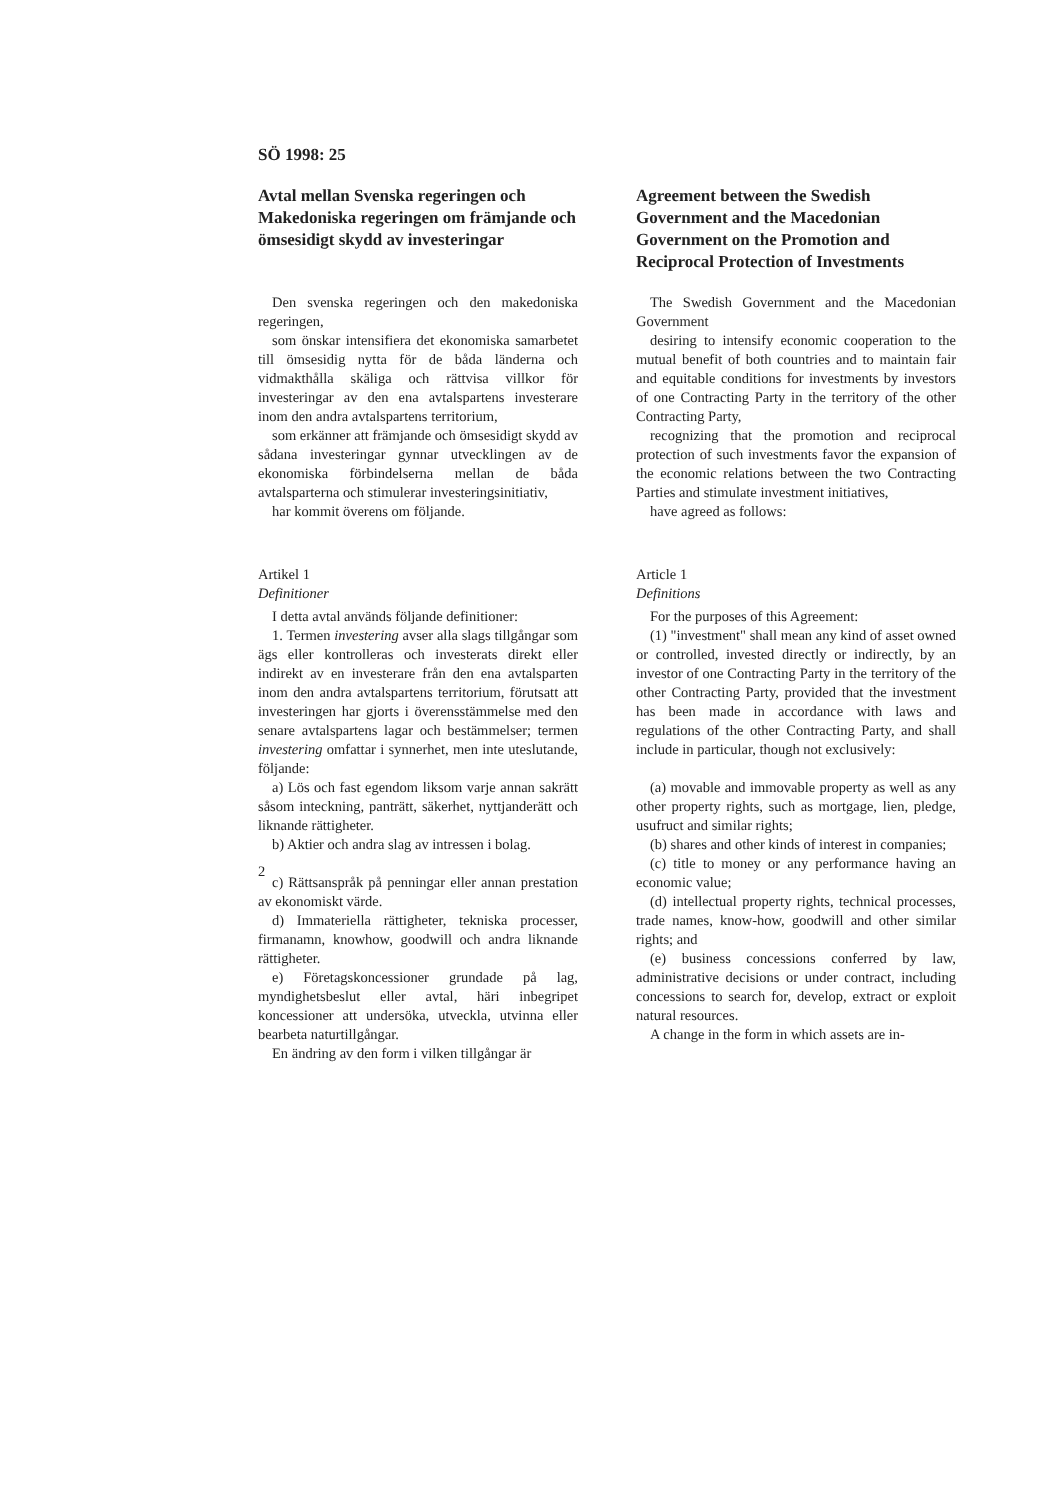SÖ 1998: 25
Avtal mellan Svenska regeringen och Makedoniska regeringen om främjande och ömsesidigt skydd av investeringar
Den svenska regeringen och den makedoniska regeringen,
som önskar intensifiera det ekonomiska samarbetet till ömsesidig nytta för de båda länderna och vidmakthålla skäliga och rättvisa villkor för investeringar av den ena avtalspartens investerare inom den andra avtalspartens territorium,
som erkänner att främjande och ömsesidigt skydd av sådana investeringar gynnar utvecklingen av de ekonomiska förbindelserna mellan de båda avtalsparterna och stimulerar investeringsinitiativ,
har kommit överens om följande.
Artikel 1
Definitioner
I detta avtal används följande definitioner:
1. Termen investering avser alla slags tillgångar som ägs eller kontrolleras och investerats direkt eller indirekt av en investerare från den ena avtalsparten inom den andra avtalspartens territorium, förutsatt att investeringen har gjorts i överensstämmelse med den senare avtalspartens lagar och bestämmelser; termen investering omfattar i synnerhet, men inte uteslutande, följande:
a) Lös och fast egendom liksom varje annan sakrätt såsom inteckning, panträtt, säkerhet, nyttjanderätt och liknande rättigheter.
b) Aktier och andra slag av intressen i bolag.
c) Rättsanspråk på penningar eller annan prestation av ekonomiskt värde.
d) Immateriella rättigheter, tekniska processer, firmanamn, knowhow, goodwill och andra liknande rättigheter.
e) Företagskoncessioner grundade på lag, myndighetsbeslut eller avtal, häri inbegripet koncessioner att undersöka, utveckla, utvinna eller bearbeta naturtillgångar.
En ändring av den form i vilken tillgångar är
Agreement between the Swedish Government and the Macedonian Government on the Promotion and Reciprocal Protection of Investments
The Swedish Government and the Macedonian Government
desiring to intensify economic cooperation to the mutual benefit of both countries and to maintain fair and equitable conditions for investments by investors of one Contracting Party in the territory of the other Contracting Party,
recognizing that the promotion and reciprocal protection of such investments favor the expansion of the economic relations between the two Contracting Parties and stimulate investment initiatives,
have agreed as follows:
Article 1
Definitions
For the purposes of this Agreement:
(1) "investment" shall mean any kind of asset owned or controlled, invested directly or indirectly, by an investor of one Contracting Party in the territory of the other Contracting Party, provided that the investment has been made in accordance with laws and regulations of the other Contracting Party, and shall include in particular, though not exclusively:
(a) movable and immovable property as well as any other property rights, such as mortgage, lien, pledge, usufruct and similar rights;
(b) shares and other kinds of interest in companies;
(c) title to money or any performance having an economic value;
(d) intellectual property rights, technical processes, trade names, know-how, goodwill and other similar rights; and
(e) business concessions conferred by law, administrative decisions or under contract, including concessions to search for, develop, extract or exploit natural resources.
A change in the form in which assets are in-
2